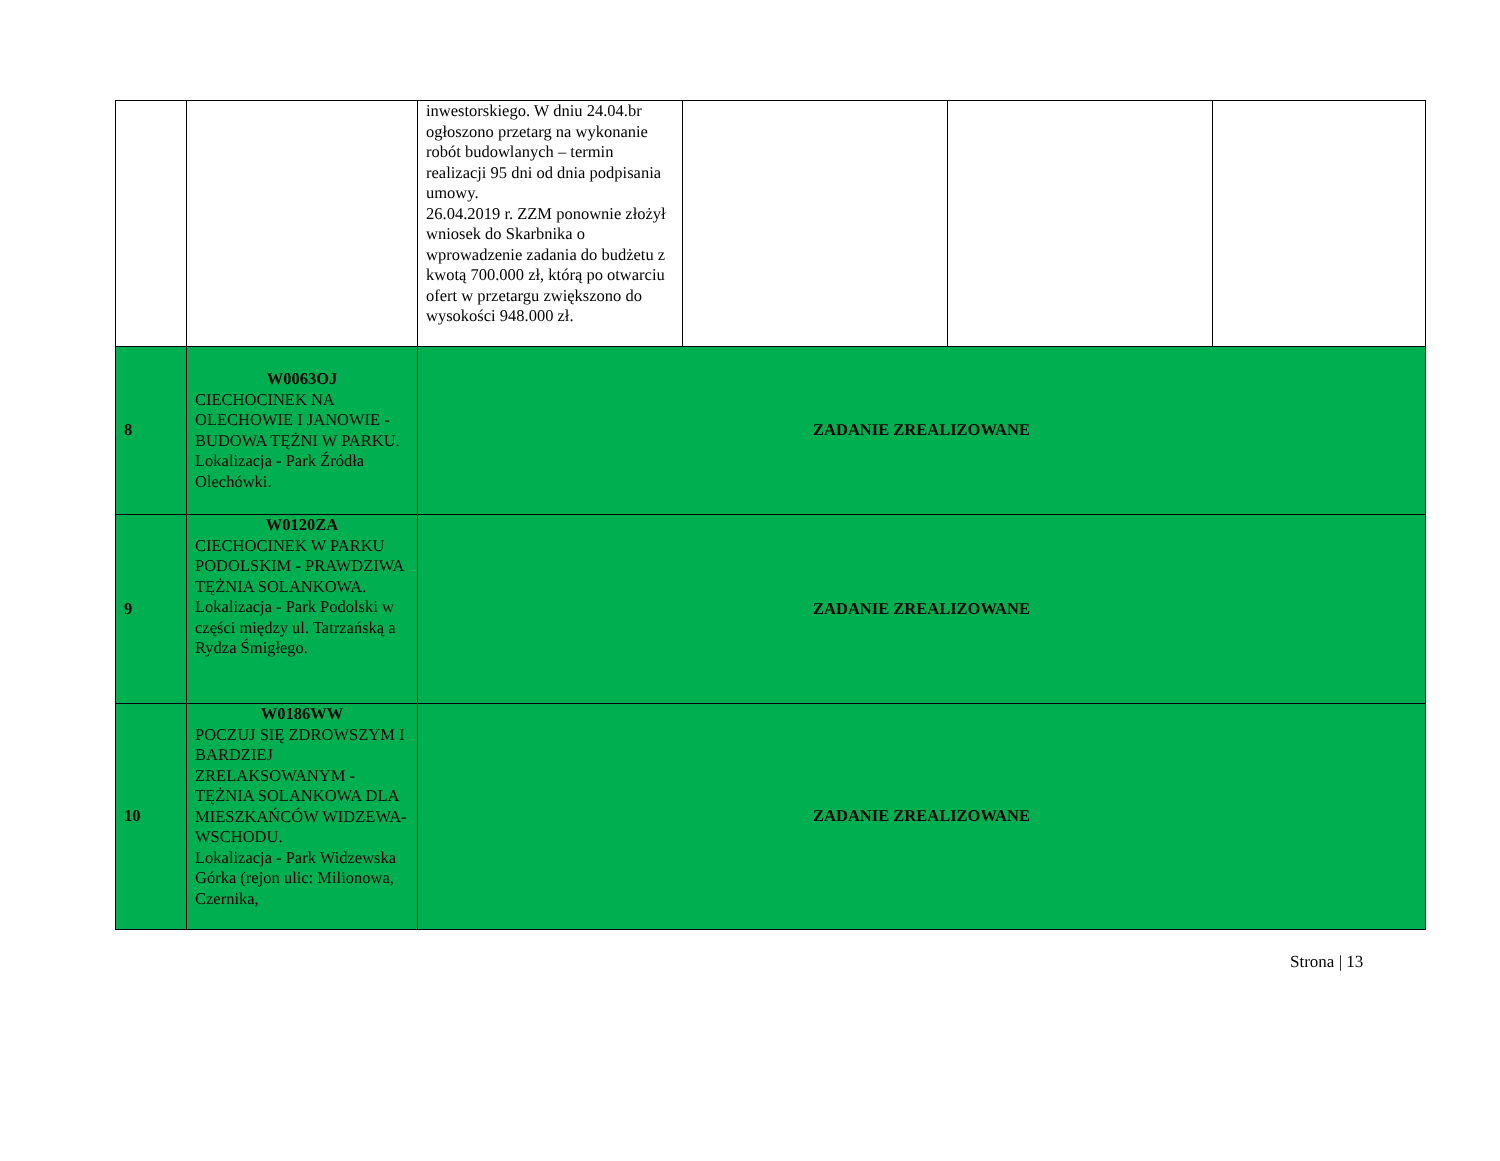| | | inwestorskiego. W dniu 24.04.br ogłoszono przetarg na wykonanie robót budowlanych – termin realizacji 95 dni od dnia podpisania umowy. 26.04.2019 r. ZZM ponownie złożył wniosek do Skarbnika o wprowadzenie zadania do budżetu z kwotą 700.000 zł, którą po otwarciu ofert w przetargu zwiększono do wysokości 948.000 zł. | | | |
| 8 | W0063OJ CIECHOCINEK NA OLECHOWIE I JANOWIE - BUDOWA TĘŻNI W PARKU. Lokalizacja - Park Źródła Olechówki. | ZADANIE ZREALIZOWANE | | | |
| 9 | W0120ZA CIECHOCINEK W PARKU PODOLSKIM - PRAWDZIWA TĘŻNIA SOLANKOWA. Lokalizacja - Park Podolski w części między ul. Tatrzańską a Rydza Śmigłego. | ZADANIE ZREALIZOWANE | | | |
| 10 | W0186WW POCZUJ SIĘ ZDROWSZYM I BARDZIEJ ZRELAKSOWANYM - TĘŻNIA SOLANKOWA DLA MIESZKAŃCÓW WIDZEWA-WSCHODU. Lokalizacja - Park Widzewska Górka (rejon ulic: Milionowa, Czernika, | ZADANIE ZREALIZOWANE | | | |
Strona | 13